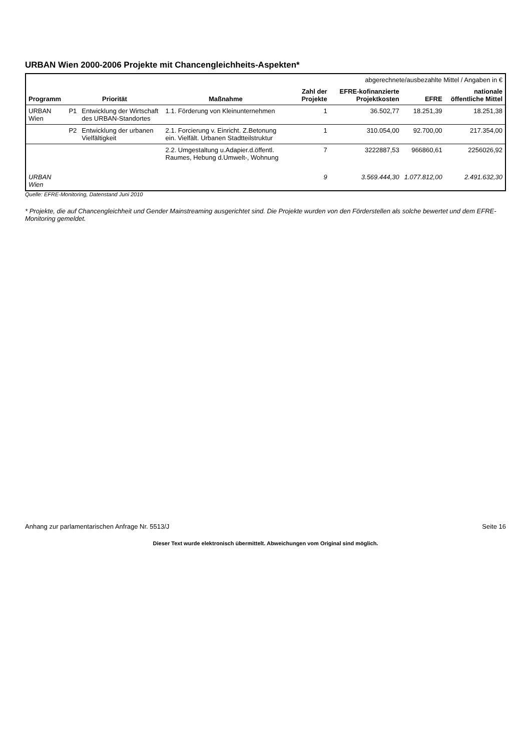URBAN Wien 2000-2006 Projekte mit Chancengleichheits-Aspekten*
| | | | | abgerechnete/ausbezahlte Mittel / Angaben in € | | | |
| Programm | Priorität | | Maßnahme | Zahl der Projekte | EFRE-kofinanzierte Projektkosten | EFRE | nationale öffentliche Mittel |
| URBAN Wien | P1 | Entwicklung der Wirtschaft des URBAN-Standortes | 1.1. Förderung von Kleinunternehmen | 1 | 36.502,77 | 18.251,39 | 18.251,38 |
| | P2 | Entwicklung der urbanen Vielfältigkeit | 2.1. Forcierung v. Einricht. Z.Betonung ein. Vielfält. Urbanen Stadtteilstruktur | 1 | 310.054,00 | 92.700,00 | 217.354,00 |
| | | | 2.2. Umgestaltung u.Adapier.d.öffentl. Raumes, Hebung d.Umwelt-, Wohnung | 7 | 3222887,53 | 966860,61 | 2256026,92 |
| URBAN Wien | | | | 9 | 3.569.444,30 | 1.077.812,00 | 2.491.632,30 |
Quelle: EFRE-Monitoring, Datenstand Juni 2010
* Projekte, die auf Chancengleichheit und Gender Mainstreaming ausgerichtet sind. Die Projekte wurden von den Förderstellen als solche bewertet und dem EFRE-Monitoring gemeldet.
Anhang zur parlamentarischen Anfrage Nr. 5513/J Seite 16
Dieser Text wurde elektronisch übermittelt. Abweichungen vom Original sind möglich.